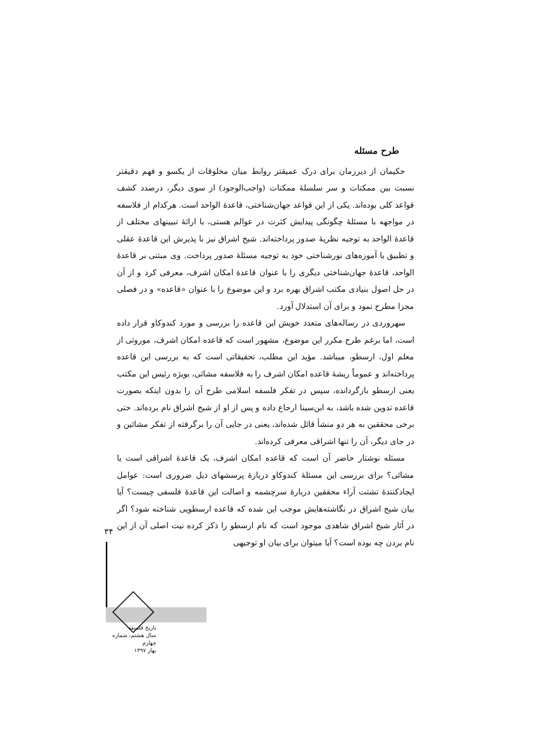طرح مسئله
حکیمان از دیرزمان برای درک عمیقتر روابط میان مخلوقات از یکسو و فهم دقیقتر نسبت بین ممکنات و سر سلسلهٔ ممکنات (واجب‌الوجود) از سوی دیگر، درصدد کشف قواعد کلی بوده‌اند. یکی از این قواعد جهان‌شناختی، قاعدهٔ الواحد است. هرکدام از فلاسفه در مواجهه با مسئلهٔ چگونگی پیدایش کثرت در عوالم هستی، با ارائهٔ تبیینهای مختلف از قاعدهٔ الواحد به توجیه نظریهٔ صدور پرداخته‌اند. شیخ اشراق نیز با پذیرش این قاعدهٔ عقلی و تطبیق با آموزه‌های نورشناختی خود به توجیه مسئلهٔ صدور پرداخت. وی مبتنی بر قاعدهٔ الواحد، قاعدهٔ جهان‌شناختی دیگری را با عنوان قاعدهٔ امکان اشرف، معرفی کرد و از آن در حل اصول بنیادی مکتب اشراق بهره برد و این موضوع را با عنوان «قاعده» و در فصلی مجزا مطرح نمود و برای آن استدلال آورد.
سهروردی در رساله‌های متعدد خویش این قاعده را بررسی و مورد کندوکاو قرار داده است، اما برغم طرح مکرر این موضوع، مشهور است که قاعده امکان اشرف، موروثی از معلم اول، ارسطو، میباشد. مؤید این مطلب، تحقیقاتی است که به بررسی این قاعده پرداخته‌اند و عموماً ریشهٔ قاعده امکان اشرف را به فلاسفه مشائی، بویژه رئیس این مکتب یعنی ارسطو بازگردانده، سپس در تفکر فلسفه اسلامی طرح آن را بدون اینکه بصورت قاعده تدوین شده باشد، به ابن‌سینا ارجاع داده و پس از او از شیخ اشراق نام برده‌اند. حتی برخی محققین به هر دو منشأ قائل شده‌اند، یعنی در جایی آن را برگرفته از تفکر مشائین و در جای دیگر، آن را تنها اشراقی معرفی کرده‌اند.
مسئله نوشتار حاضر آن است که قاعده امکان اشرف، یک قاعدهٔ اشراقی است یا مشائی؟ برای بررسی این مسئلهٔ کندوکاو دربارهٔ پرسشهای ذیل ضروری است: عوامل ایجادکنندهٔ تشتت آراء محققین دربارهٔ سرچشمه و اصالت این قاعدهٔ فلسفی چیست؟ آیا بیان شیخ اشراق در نگاشته‌هایش موجب این شده که قاعده ارسطویی شناخته شود؟ اگر در آثار شیخ اشراق شاهدی موجود است که نام ارسطو را ذکر کرده نیت اصلی آن از این نام بردن چه بوده است؟ آیا میتوان برای بیان او توجیهی
۳۴
تاریخ فلسفه
سال هشتم، شماره چهارم
بهار ۱۳۹۷